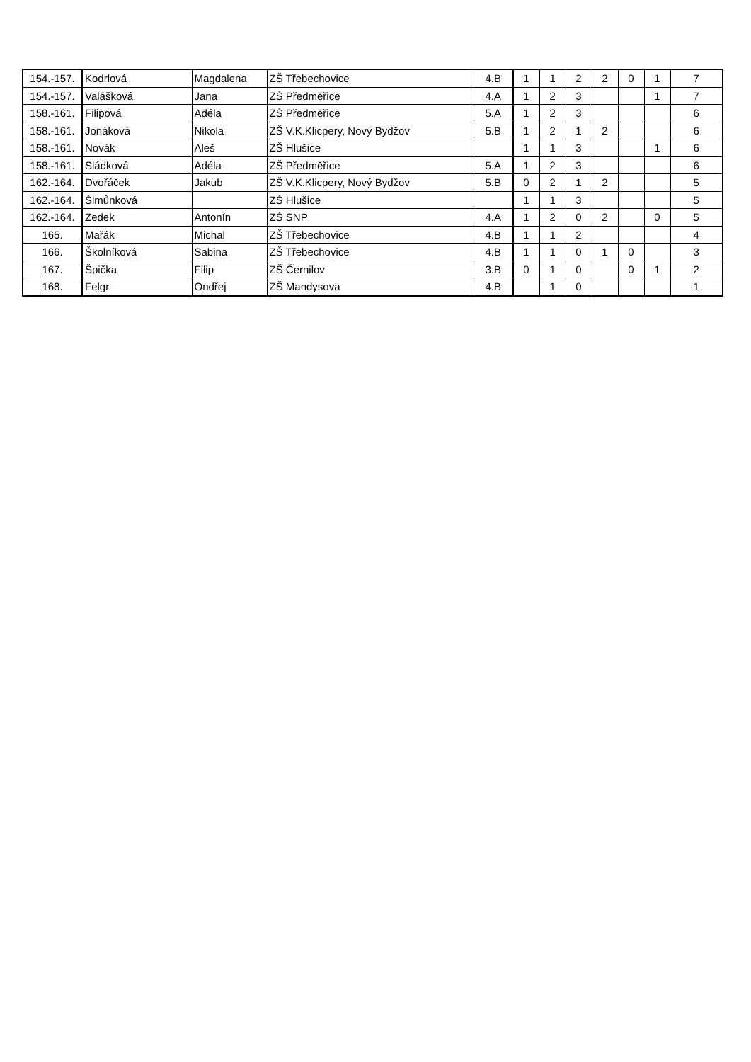| 154.-157. | Kodrlová | Magdalena | ZŠ Třebechovice | 4.B | 1 | 1 | 2 | 2 | 0 | 1 | 7 |
| 154.-157. | Valášková | Jana | ZŠ Předměřice | 4.A | 1 | 2 | 3 | | | 1 | 7 |
| 158.-161. | Filipová | Adéla | ZŠ Předměřice | 5.A | 1 | 2 | 3 | | | | 6 |
| 158.-161. | Jonáková | Nikola | ZŠ V.K.Klicpery, Nový Bydžov | 5.B | 1 | 2 | 1 | 2 | | | 6 |
| 158.-161. | Novák | Aleš | ZŠ Hlušice | | 1 | 1 | 3 | | | 1 | 6 |
| 158.-161. | Sládková | Adéla | ZŠ Předměřice | 5.A | 1 | 2 | 3 | | | | 6 |
| 162.-164. | Dvořáček | Jakub | ZŠ V.K.Klicpery, Nový Bydžov | 5.B | 0 | 2 | 1 | 2 | | | 5 |
| 162.-164. | Šimůnková | | ZŠ Hlušice | | 1 | 1 | 3 | | | | 5 |
| 162.-164. | Zedek | Antonín | ZŠ SNP | 4.A | 1 | 2 | 0 | 2 | | 0 | 5 |
| 165. | Mařák | Michal | ZŠ Třebechovice | 4.B | 1 | 1 | 2 | | | | 4 |
| 166. | Školníková | Sabina | ZŠ Třebechovice | 4.B | 1 | 1 | 0 | 1 | 0 | | 3 |
| 167. | Špička | Filip | ZŠ Černilov | 3.B | 0 | 1 | 0 | | 0 | 1 | 2 |
| 168. | Felgr | Ondřej | ZŠ Mandysova | 4.B | | 1 | 0 | | | | 1 |